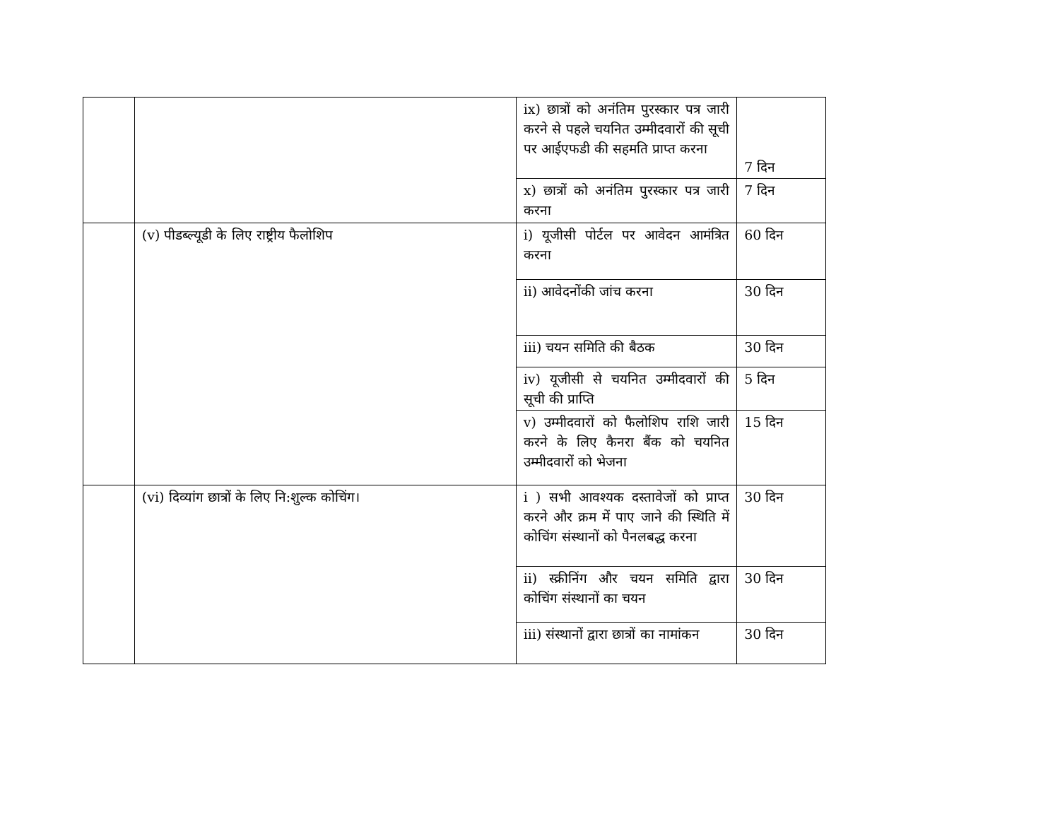| | | ix) छात्रों को अनंतिम पुरस्कार पत्र जारी करने से पहले चयनित उम्मीदवारों की सूची पर आईएफडी की सहमति प्राप्त करना | 7 दिन |
| | | x) छात्रों को अनंतिम पुरस्कार पत्र जारी करना | 7 दिन |
| | (v) पीडब्ल्यूडी के लिए राष्ट्रीय फैलोशिप | i) यूजीसी पोर्टल पर आवेदन आमंत्रित करना | 60 दिन |
| | | ii) आवेदनोंकी जांच करना | 30 दिन |
| | | iii) चयन समिति की बैठक | 30 दिन |
| | | iv) यूजीसी से चयनित उम्मीदवारों की सूची की प्राप्ति | 5 दिन |
| | | v) उम्मीदवारों को फैलोशिप राशि जारी करने के लिए कैनरा बैंक को चयनित उम्मीदवारों को भेजना | 15 दिन |
| | (vi) दिव्यांग छात्रों के लिए नि:शुल्क कोचिंग। | i ) सभी आवश्यक दस्तावेजों को प्राप्त करने और क्रम में पाए जाने की स्थिति में कोचिंग संस्थानों को पैनलबद्ध करना | 30 दिन |
| | | ii) स्क्रीनिंग और चयन समिति द्वारा कोचिंग संस्थानों का चयन | 30 दिन |
| | | iii) संस्थानों द्वारा छात्रों का नामांकन | 30 दिन |